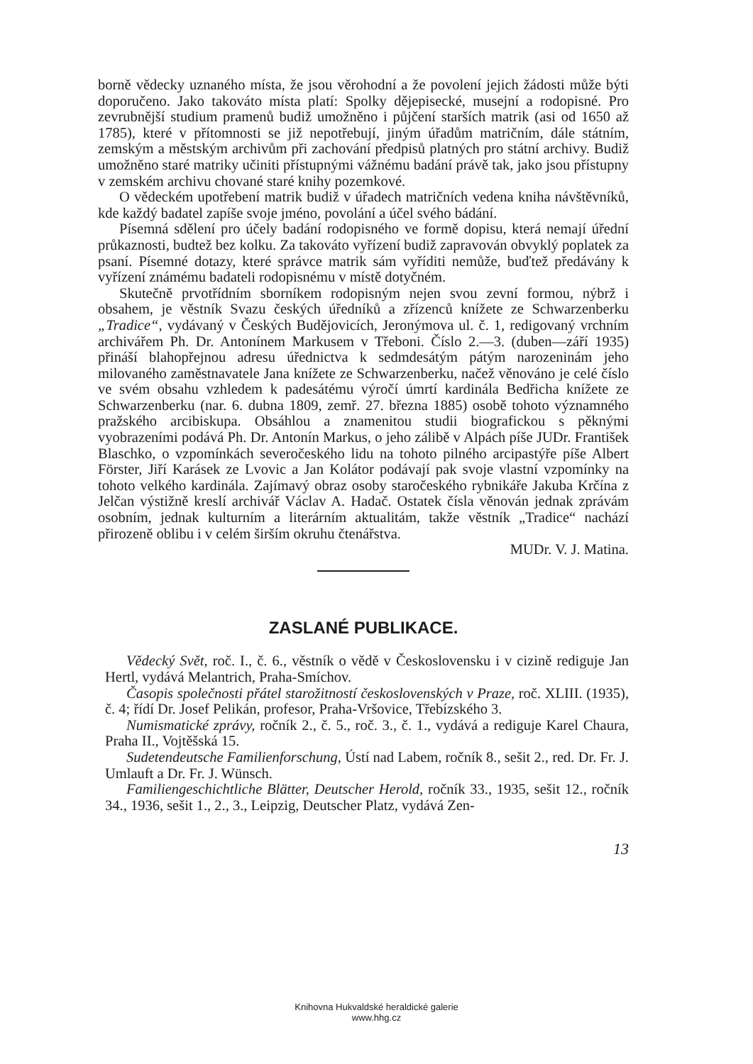borně vědecky uznaného místa, že jsou věrohodní a že povolení jejich žádosti může býti doporučeno. Jako takováto místa platí: Spolky dějepisecké, musejní a rodopisné. Pro zevrubnější studium pramenů budiž umožněno i půjčení starších matrik (asi od 1650 až 1785), které v přítomnosti se již nepotřebují, jiným úřadům matričním, dále státním, zemským a městským archivům při zachování předpisů platných pro státní archivy. Budiž umožněno staré matriky učiniti přístupnými vážnému badání právě tak, jako jsou přístupny v zemském archivu chované staré knihy pozemkové.
O vědeckém upotřebení matrik budiž v úřadech matričních vedena kniha návštěvníků, kde každý badatel zapíše svoje jméno, povolání a účel svého bádání.
Písemná sdělení pro účely badání rodopisného ve formě dopisu, která nemají úřední průkaznosti, budtež bez kolku. Za takováto vyřízení budiž zapravován obvyklý poplatek za psaní. Písemné dotazy, které správce matrik sám vyříditi nemůže, buďtež předávány k vyřízení známému badateli rodopisnému v místě dotyčném.
Skutečně prvotřídním sborníkem rodopisným nejen svou zevní formou, nýbrž i obsahem, je věstník Svazu českých úředníků a zřízenců knížete ze Schwarzenberku „Tradice“, vydávaný v Českých Budějovicích, Jeronýmova ul. č. 1, redigovaný vrchním archivářem Ph. Dr. Antonínem Markusem v Třeboni. Číslo 2.—3. (duben—září 1935) přináší blahopřejnou adresu úřednictva k sedmdesátým pátým narozeninám jeho milovaného zaměstnavatele Jana knížete ze Schwarzenberku, načež věnováno je celé číslo ve svém obsahu vzhledem k padesátému výročí úmrtí kardinála Bedřicha knížete ze Schwarzenberku (nar. 6. dubna 1809, zemř. 27. března 1885) osobě tohoto významného pražského arcibiskupa. Obsáhlou a znamenitou studii biografickou s pěknými vyobrazeními podává Ph. Dr. Antonín Markus, o jeho zálibě v Alpách píše JUDr. František Blaschko, o vzpomínkách severočeského lidu na tohoto pilného arcipastýře píše Albert Förster, Jiří Karásek ze Lvovic a Jan Kolátor podávají pak svoje vlastní vzpomínky na tohoto velkého kardinála. Zajímavý obraz osoby staročeského rybnikáře Jakuba Krčína z Jelčan výstižně kreslí archivář Václav A. Hadač. Ostatek čísla věnován jednak zprávám osobním, jednak kulturním a literárním aktualitám, takže věstník „Tradice“ nachází přirozeně oblibu i v celém širším okruhu čtenářstva.
MUDr. V. J. Matina.
ZASLANÉ PUBLIKACE.
Vědecký Svět, roč. I., č. 6., věstník o vědě v Československu i v cizině rediguje Jan Hertl, vydává Melantrich, Praha-Smíchov.
Časopis společnosti přátel starožitností československých v Praze, roč. XLIII. (1935), č. 4; řídí Dr. Josef Pelikán, profesor, Praha-Vršovice, Třebízského 3.
Numismatické zprávy, ročník 2., č. 5., roč. 3., č. 1., vydává a rediguje Karel Chaura, Praha II., Vojtěšská 15.
Sudetendeutsche Familienforschung, Ústí nad Labem, ročník 8., sešit 2., red. Dr. Fr. J. Umlauft a Dr. Fr. J. Wünsch.
Familiengeschichtliche Blätter, Deutscher Herold, ročník 33., 1935, sešit 12., ročník 34., 1936, sešit 1., 2., 3., Leipzig, Deutscher Platz, vydává Zen-
13
Knihovna Hukvaldské heraldické galerie
www.hhg.cz